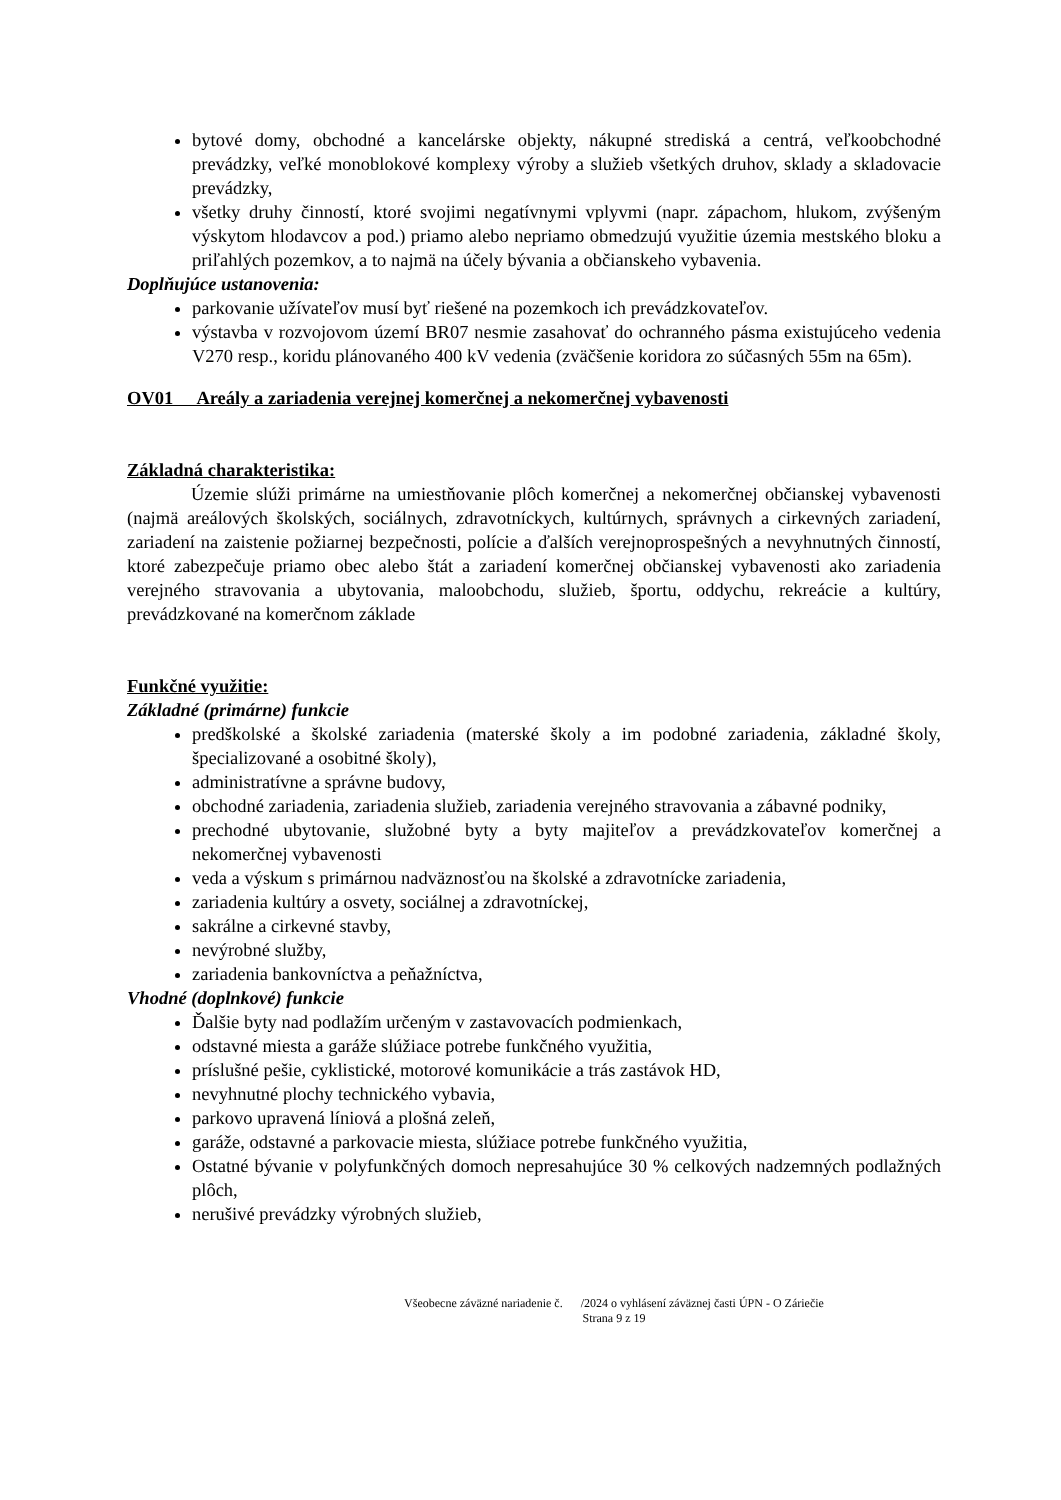bytové domy, obchodné a kancelárske objekty, nákupné strediská a centrá, veľkoobchodné prevádzky, veľké monoblokové komplexy výroby a služieb všetkých druhov, sklady a skladovacie prevádzky,
všetky druhy činností, ktoré svojimi negatívnymi vplyvmi (napr. zápachom, hlukom, zvýšeným výskytom hlodavcov a pod.) priamo alebo nepriamo obmedzujú využitie územia mestského bloku a priľahlých pozemkov, a to najmä na účely bývania a občianskeho vybavenia.
Doplňujúce ustanovenia:
parkovanie užívateľov musí byť riešené na pozemkoch ich prevádzkovateľov.
výstavba v rozvojovom území BR07 nesmie zasahovať do ochranného pásma existujúceho vedenia V270 resp., koridu plánovaného 400 kV vedenia (zväčšenie koridora zo súčasných 55m na 65m).
OV01 Areály a zariadenia verejnej komerčnej a nekomerčnej vybavenosti
Základná charakteristika:
Územie slúži primárne na umiestňovanie plôch komerčnej a nekomerčnej občianskej vybavenosti (najmä areálových školských, sociálnych, zdravotníckych, kultúrnych, správnych a cirkevných zariadení, zariadení na zaistenie požiarnej bezpečnosti, polície a ďalších verejnoprospešných a nevyhnutných činností, ktoré zabezpečuje priamo obec alebo štát a zariadení komerčnej občianskej vybavenosti ako zariadenia verejného stravovania a ubytovania, maloobchodu, služieb, športu, oddychu, rekreácie a kultúry, prevádzkované na komerčnom základe
Funkčné využitie:
Základné (primárne) funkcie
predškolské a školské zariadenia (materské školy a im podobné zariadenia, základné školy, špecializované a osobitné školy),
administratívne a správne budovy,
obchodné zariadenia, zariadenia služieb, zariadenia verejného stravovania a zábavné podniky,
prechodné ubytovanie, služobné byty a byty majiteľov a prevádzkovateľov komerčnej a nekomerčnej vybavenosti
veda a výskum s primárnou nadväznosťou na školské a zdravotnícke zariadenia,
zariadenia kultúry a osvety, sociálnej a zdravotníckej,
sakrálne a cirkevné stavby,
nevýrobné služby,
zariadenia bankovníctva a peňažníctva,
Vhodné (doplnkové) funkcie
Ďalšie byty nad podlažím určeným v zastavovacích podmienkach,
odstavné miesta a garáže slúžiace potrebe funkčného využitia,
príslušné pešie, cyklistické, motorové komunikácie a trás zastávok HD,
nevyhnutné plochy technického vybavia,
parkovo upravená líniová a plošná zeleň,
garáže, odstavné a parkovacie miesta, slúžiace potrebe funkčného využitia,
Ostatné bývanie v polyfunkčných domoch nepresahujúce 30 % celkových nadzemných podlažných plôch,
nerušivé prevádzky výrobných služieb,
Všeobecne záväzné nariadenie č. /2024 o vyhlásení záväznej časti ÚPN - O Záriečie
Strana 9 z 19